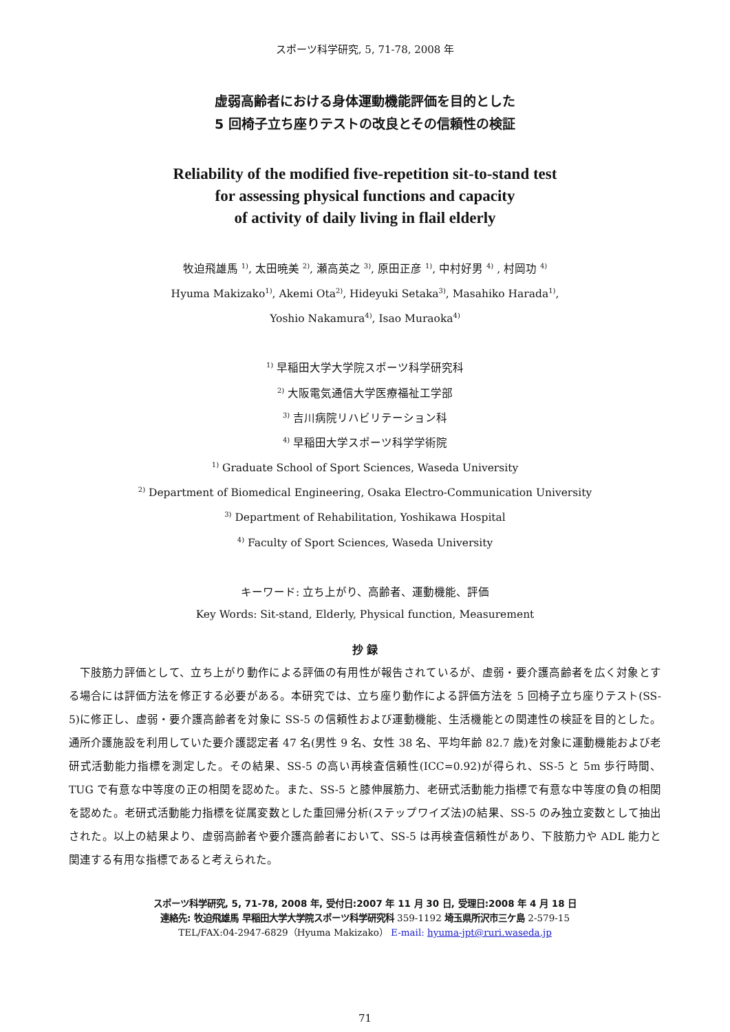スポーツ科学研究, 5, 71-78, 2008 年
虚弱高齢者における身体運動機能評価を目的とした
5 回椅子立ち座りテストの改良とその信頼性の検証
Reliability of the modified five-repetition sit-to-stand test
for assessing physical functions and capacity
of activity of daily living in flail elderly
牧迫飛雄馬 <sup>1)</sup>, 太田暁美 <sup>2)</sup>, 瀬高英之 <sup>3)</sup>, 原田正彦 <sup>1)</sup>, 中村好男 <sup>4)</sup> , 村岡功 <sup>4)</sup>
Hyuma Makizako<sup>1)</sup>, Akemi Ota<sup>2)</sup>, Hideyuki Setaka<sup>3)</sup>, Masahiko Harada<sup>1)</sup>,
Yoshio Nakamura<sup>4)</sup>, Isao Muraoka<sup>4)</sup>
<sup>1)</sup> 早稲田大学大学院スポーツ科学研究科
<sup>2)</sup> 大阪電気通信大学医療福祉工学部
<sup>3)</sup> 吉川病院リハビリテーション科
<sup>4)</sup> 早稲田大学スポーツ科学学術院
<sup>1)</sup> Graduate School of Sport Sciences, Waseda University
<sup>2)</sup> Department of Biomedical Engineering, Osaka Electro-Communication University
<sup>3)</sup> Department of Rehabilitation, Yoshikawa Hospital
<sup>4)</sup> Faculty of Sport Sciences, Waseda University
キーワード: 立ち上がり、高齢者、運動機能、評価
Key Words: Sit-stand, Elderly, Physical function, Measurement
抄 録
下肢筋力評価として、立ち上がり動作による評価の有用性が報告されているが、虚弱・要介護高齢者を広く対象とする場合には評価方法を修正する必要がある。本研究では、立ち座り動作による評価方法を 5 回椅子立ち座りテスト(SS-5)に修正し、虚弱・要介護高齢者を対象に SS-5 の信頼性および運動機能、生活機能との関連性の検証を目的とした。通所介護施設を利用していた要介護認定者 47 名(男性 9 名、女性 38 名、平均年齢 82.7 歳)を対象に運動機能および老研式活動能力指標を測定した。その結果、SS-5 の高い再検査信頼性(ICC=0.92)が得られ、SS-5 と 5m 歩行時間、TUG で有意な中等度の正の相関を認めた。また、SS-5 と膝伸展筋力、老研式活動能力指標で有意な中等度の負の相関を認めた。老研式活動能力指標を従属変数とした重回帰分析(ステップワイズ法)の結果、SS-5 のみ独立変数として抽出された。以上の結果より、虚弱高齢者や要介護高齢者において、SS-5 は再検査信頼性があり、下肢筋力や ADL 能力と関連する有用な指標であると考えられた。
スポーツ科学研究, 5, 71-78, 2008 年, 受付日:2007 年 11 月 30 日, 受理日:2008 年 4 月 18 日
連絡先: 牧迫飛雄馬 早稲田大学大学院スポーツ科学研究科 359-1192 埼玉県所沢市三ケ島 2-579-15
TEL/FAX:04-2947-6829（Hyuma Makizako） E-mail: hyuma-jpt@ruri.waseda.jp
71